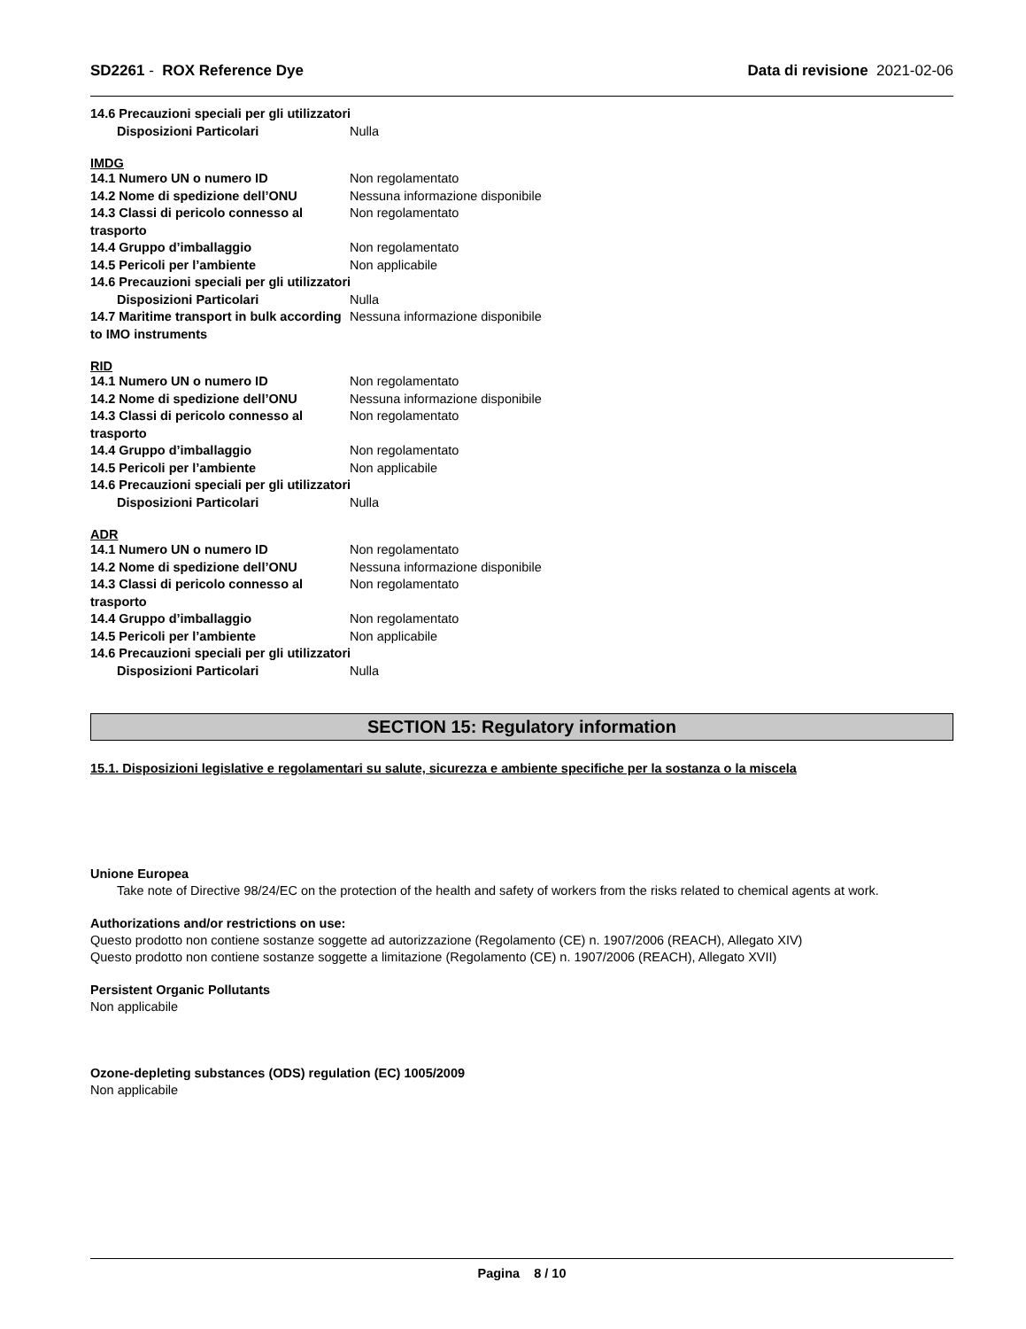SD2261 - ROX Reference Dye Data di revisione 2021-02-06
14.6 Precauzioni speciali per gli utilizzatori
Disposizioni Particolari Nulla
IMDG
14.1 Numero UN o numero ID Non regolamentato
14.2 Nome di spedizione dell’ONU Nessuna informazione disponibile
14.3 Classi di pericolo connesso al trasporto Non regolamentato
14.4 Gruppo d’imballaggio Non regolamentato
14.5 Pericoli per l’ambiente Non applicabile
14.6 Precauzioni speciali per gli utilizzatori
Disposizioni Particolari Nulla
14.7 Maritime transport in bulk according to IMO instruments Nessuna informazione disponibile
RID
14.1 Numero UN o numero ID Non regolamentato
14.2 Nome di spedizione dell’ONU Nessuna informazione disponibile
14.3 Classi di pericolo connesso al trasporto Non regolamentato
14.4 Gruppo d’imballaggio Non regolamentato
14.5 Pericoli per l’ambiente Non applicabile
14.6 Precauzioni speciali per gli utilizzatori
Disposizioni Particolari Nulla
ADR
14.1 Numero UN o numero ID Non regolamentato
14.2 Nome di spedizione dell’ONU Nessuna informazione disponibile
14.3 Classi di pericolo connesso al trasporto Non regolamentato
14.4 Gruppo d’imballaggio Non regolamentato
14.5 Pericoli per l’ambiente Non applicabile
14.6 Precauzioni speciali per gli utilizzatori
Disposizioni Particolari Nulla
SECTION 15: Regulatory information
15.1. Disposizioni legislative e regolamentari su salute, sicurezza e ambiente specifiche per la sostanza o la miscela
Unione Europea
Take note of Directive 98/24/EC on the protection of the health and safety of workers from the risks related to chemical agents at work.
Authorizations and/or restrictions on use:
Questo prodotto non contiene sostanze soggette ad autorizzazione (Regolamento (CE) n. 1907/2006 (REACH), Allegato XIV)
Questo prodotto non contiene sostanze soggette a limitazione (Regolamento (CE) n. 1907/2006 (REACH), Allegato XVII)
Persistent Organic Pollutants
Non applicabile
Ozone-depleting substances (ODS) regulation (EC) 1005/2009
Non applicabile
Pagina 8 / 10